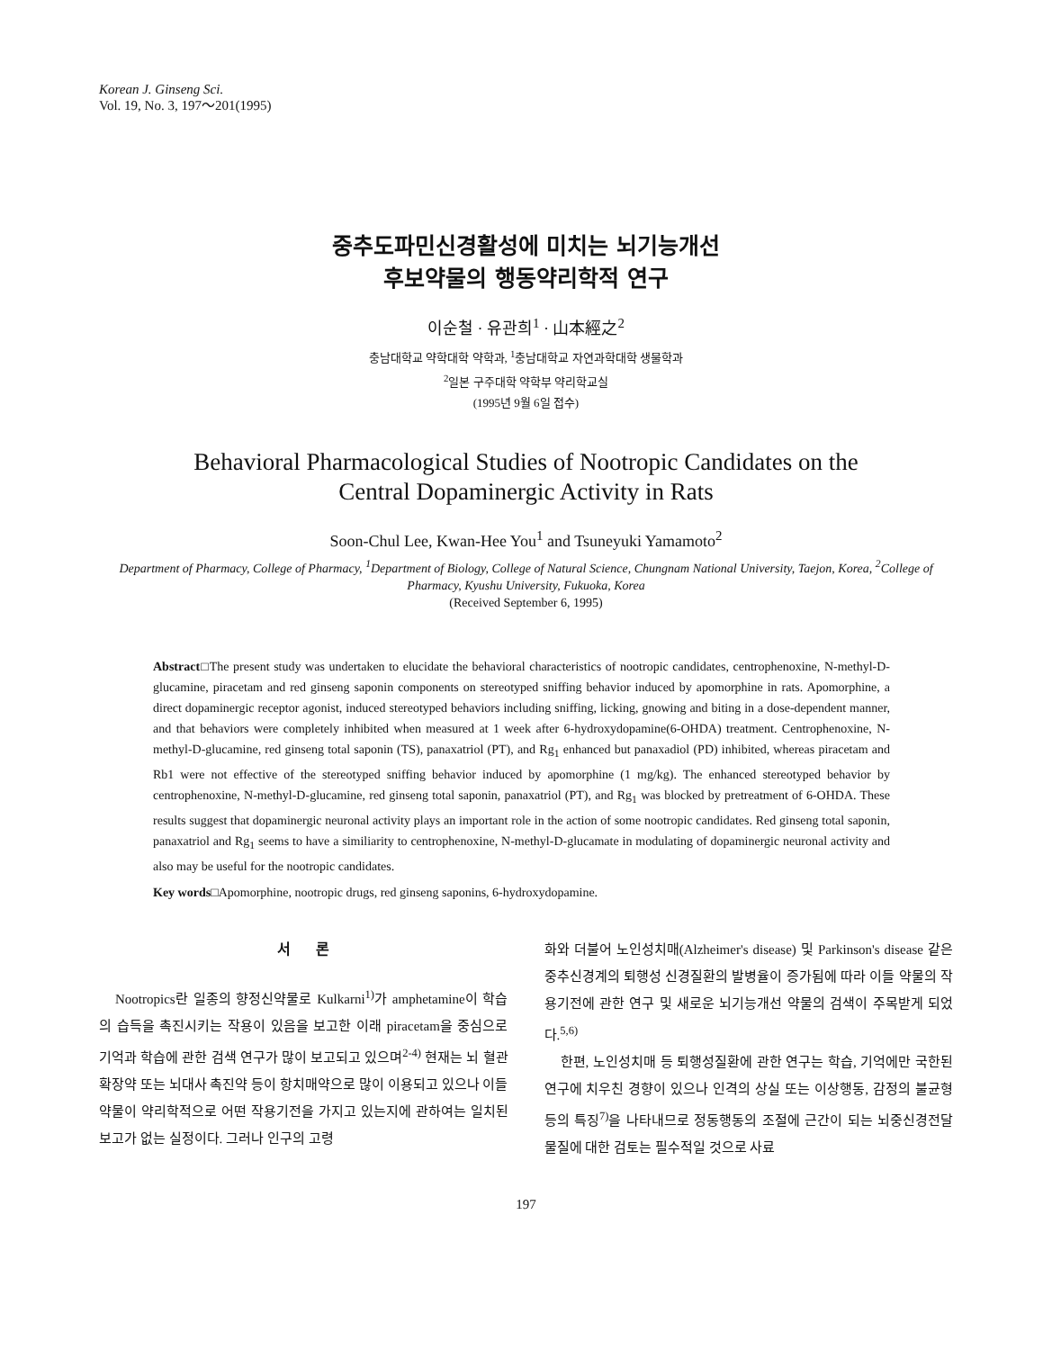Korean J. Ginseng Sci.
Vol. 19, No. 3, 197～201(1995)
중추도파민신경활성에 미치는 뇌기능개선
후보약물의 행동약리학적 연구
이순철 · 유관희<sup>1</sup> · 山本經之<sup>2</sup>
충남대학교 약학대학 약학과, <sup>1</sup>충남대학교 자연과학대학 생물학과
<sup>2</sup> 일본 구주대학 약학부 약리학교실
(1995년 9월 6일 접수)
Behavioral Pharmacological Studies of Nootropic Candidates on the
Central Dopaminergic Activity in Rats
Soon-Chul Lee, Kwan-Hee You<sup>1</sup> and Tsuneyuki Yamamoto<sup>2</sup>
Department of Pharmacy, College of Pharmacy, <sup>1</sup>Department of Biology, College of Natural Science, Chungnam National University, Taejon, Korea, <sup>2</sup>College of Pharmacy, Kyushu University, Fukuoka, Korea
(Received September 6, 1995)
Abstract□The present study was undertaken to elucidate the behavioral characteristics of nootropic candidates, centrophenoxine, N-methyl-D-glucamine, piracetam and red ginseng saponin components on stereotyped sniffing behavior induced by apomorphine in rats. Apomorphine, a direct dopaminergic receptor agonist, induced stereotyped behaviors including sniffing, licking, gnowing and biting in a dose-dependent manner, and that behaviors were completely inhibited when measured at 1 week after 6-hydroxydopamine(6-OHDA) treatment. Centrophenoxine, N-methyl-D-glucamine, red ginseng total saponin (TS), panaxatriol (PT), and Rg<sub>1</sub> enhanced but panaxadiol (PD) inhibited, whereas piracetam and Rb1 were not effective of the stereotyped sniffing behavior induced by apomorphine (1 mg/kg). The enhanced stereotyped behavior by centrophenoxine, N-methyl-D-glucamine, red ginseng total saponin, panaxatriol (PT), and Rg<sub>1</sub> was blocked by pretreatment of 6-OHDA. These results suggest that dopaminergic neuronal activity plays an important role in the action of some nootropic candidates. Red ginseng total saponin, panaxatriol and Rg<sub>1</sub> seems to have a similiarity to centrophenoxine, N-methyl-D-glucamate in modulating of dopaminergic neuronal activity and also may be useful for the nootropic candidates.
Key words□Apomorphine, nootropic drugs, red ginseng saponins, 6-hydroxydopamine.
서 론
Nootropics란 일종의 향정신약물로 Kulkarni<sup>1)</sup>가 amphetamine이 학습의 습득을 촉진시키는 작용이 있음을 보고한 이래 piracetam을 중심으로 기억과 학습에 관한 검색 연구가 많이 보고되고 있으며<sup>2-4)</sup> 현재는 뇌 혈관 확장약 또는 뇌대사 촉진약 등이 항치매약으로 많이 이용되고 있으나 이들 약물이 약리학적으로 어떤 작용기전을 가지고 있는지에 관하여는 일치된 보고가 없는 실정이다. 그러나 인구의 고령
화와 더불어 노인성치매(Alzheimer's disease) 및 Parkinson's disease 같은 중추신경계의 퇴행성 신경질환의 발병율이 증가됨에 따라 이들 약물의 작용기전에 관한 연구 및 새로운 뇌기능개선 약물의 검색이 주목받게 되었다.<sup>5,6)</sup>
한편, 노인성치매 등 퇴행성질환에 관한 연구는 학습, 기억에만 국한된 연구에 치우친 경향이 있으나 인격의 상실 또는 이상행동, 감정의 불균형 등의 특징<sup>7)</sup>을 나타내므로 정동행동의 조절에 근간이 되는 뇌중신경전달물질에 대한 검토는 필수적일 것으로 사료
197